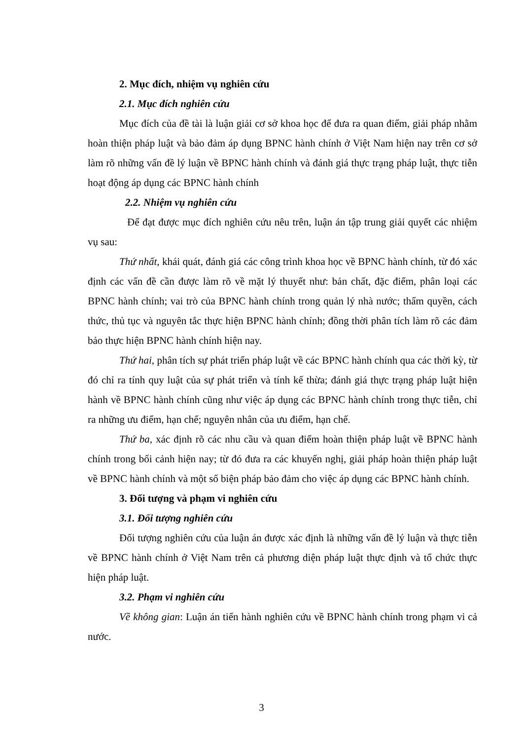2. Mục đích, nhiệm vụ nghiên cứu
2.1. Mục đích nghiên cứu
Mục đích của đề tài là luận giải cơ sở khoa học để đưa ra quan điểm, giải pháp nhằm hoàn thiện pháp luật và bảo đảm áp dụng BPNC hành chính ở Việt Nam hiện nay trên cơ sở làm rõ những vấn đề lý luận về BPNC hành chính và đánh giá thực trạng pháp luật, thực tiễn hoạt động áp dụng các BPNC hành chính
2.2. Nhiệm vụ nghiên cứu
Để đạt được mục đích nghiên cứu nêu trên, luận án tập trung giải quyết các nhiệm vụ sau:
Thứ nhất, khái quát, đánh giá các công trình khoa học về BPNC hành chính, từ đó xác định các vấn đề cần được làm rõ về mặt lý thuyết như: bản chất, đặc điểm, phân loại các BPNC hành chính; vai trò của BPNC hành chính trong quản lý nhà nước; thẩm quyền, cách thức, thủ tục và nguyên tắc thực hiện BPNC hành chính; đồng thời phân tích làm rõ các đảm bảo thực hiện BPNC hành chính hiện nay.
Thứ hai, phân tích sự phát triển pháp luật về các BPNC hành chính qua các thời kỳ, từ đó chỉ ra tính quy luật của sự phát triển và tính kế thừa; đánh giá thực trạng pháp luật hiện hành về BPNC hành chính cũng như việc áp dụng các BPNC hành chính trong thực tiễn, chỉ ra những ưu điểm, hạn chế; nguyên nhân của ưu điểm, hạn chế.
Thứ ba, xác định rõ các nhu cầu và quan điểm hoàn thiện pháp luật về BPNC hành chính trong bối cảnh hiện nay; từ đó đưa ra các khuyến nghị, giải pháp hoàn thiện pháp luật về BPNC hành chính và một số biện pháp bảo đảm cho việc áp dụng các BPNC hành chính.
3. Đối tượng và phạm vi nghiên cứu
3.1. Đối tượng nghiên cứu
Đối tượng nghiên cứu của luận án được xác định là những vấn đề lý luận và thực tiễn về BPNC hành chính ở Việt Nam trên cả phương diện pháp luật thực định và tổ chức thực hiện pháp luật.
3.2. Phạm vi nghiên cứu
Về không gian: Luận án tiến hành nghiên cứu về BPNC hành chính trong phạm vi cả nước.
3